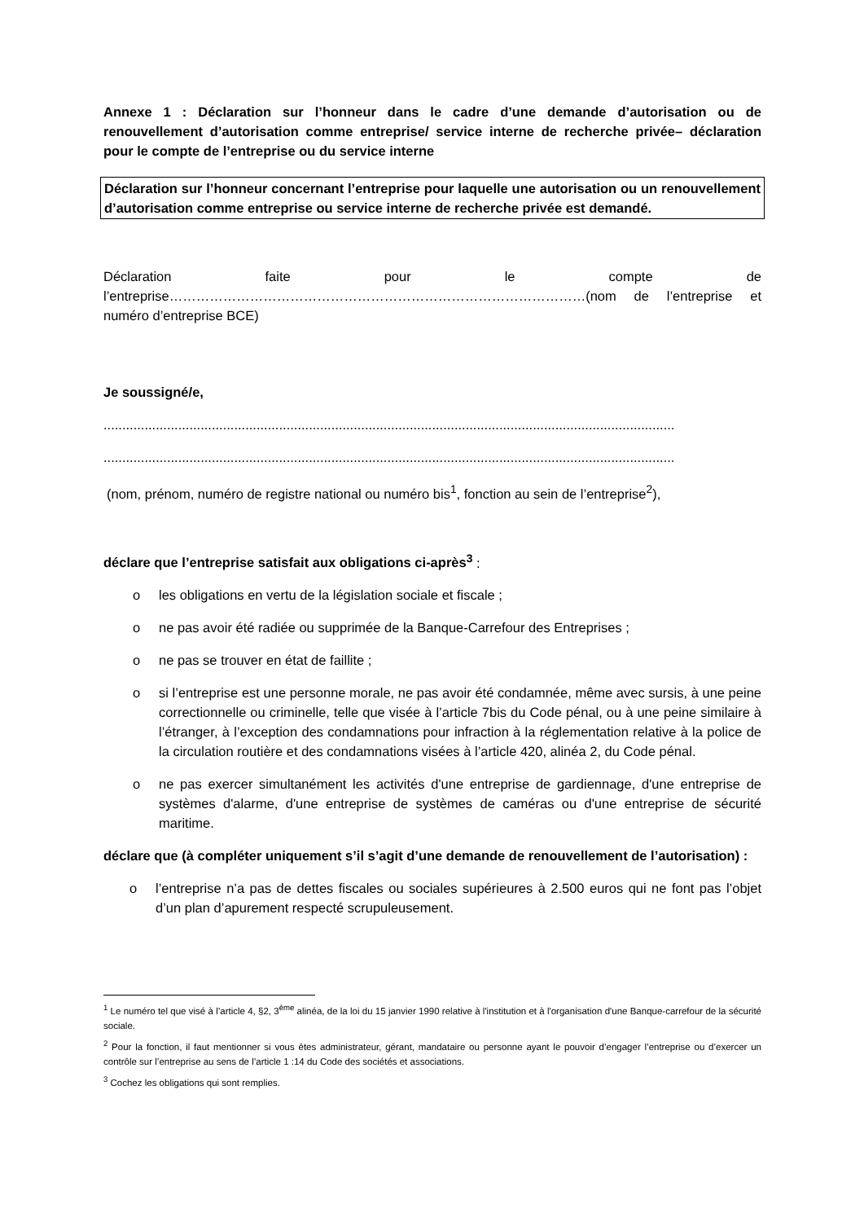Annexe 1 : Déclaration sur l’honneur dans le cadre d’une demande d’autorisation ou de renouvellement d’autorisation comme entreprise/ service interne de recherche privée– déclaration pour le compte de l’entreprise ou du service interne
Déclaration sur l’honneur concernant l’entreprise pour laquelle une autorisation ou un renouvellement d’autorisation comme entreprise ou service interne de recherche privée est demandé.
Déclaration faite pour le compte de l’entreprise…………………………………………………………………………………(nom de l’entreprise et numéro d’entreprise BCE)
Je soussigné/e,
.........................................................................................................................................................
.........................................................................................................................................................
(nom, prénom, numéro de registre national ou numéro bis<sup>1</sup>, fonction au sein de l’entreprise<sup>2</sup>),
déclare que l’entreprise satisfait aux obligations ci-après<sup>3</sup> :
o les obligations en vertu de la législation sociale et fiscale ;
o ne pas avoir été radiée ou supprimée de la Banque-Carrefour des Entreprises ;
o ne pas se trouver en état de faillite ;
o si l’entreprise est une personne morale, ne pas avoir été condamnée, même avec sursis, à une peine correctionnelle ou criminelle, telle que visée à l’article 7bis du Code pénal, ou à une peine similaire à l’étranger, à l’exception des condamnations pour infraction à la réglementation relative à la police de la circulation routière et des condamnations visées à l’article 420, alinéa 2, du Code pénal.
o ne pas exercer simultanément les activités d'une entreprise de gardiennage, d'une entreprise de systèmes d'alarme, d'une entreprise de systèmes de caméras ou d'une entreprise de sécurité maritime.
déclare que (à compléter uniquement s’il s’agit d’une demande de renouvellement de l’autorisation) :
o l’entreprise n’a pas de dettes fiscales ou sociales supérieures à 2.500 euros qui ne font pas l’objet d’un plan d’apurement respecté scrupuleusement.
<sup>1</sup> Le numéro tel que visé à l’article 4, §2, 3<sup>ème</sup> alinéa, de la loi du 15 janvier 1990 relative à l'institution et à l'organisation d'une Banque-carrefour de la sécurité sociale.
<sup>2</sup> Pour la fonction, il faut mentionner si vous êtes administrateur, gérant, mandataire ou personne ayant le pouvoir d’engager l’entreprise ou d’exercer un contrôle sur l’entreprise au sens de l’article 1 :14 du Code des sociétés et associations.
<sup>3</sup> Cochez les obligations qui sont remplies.